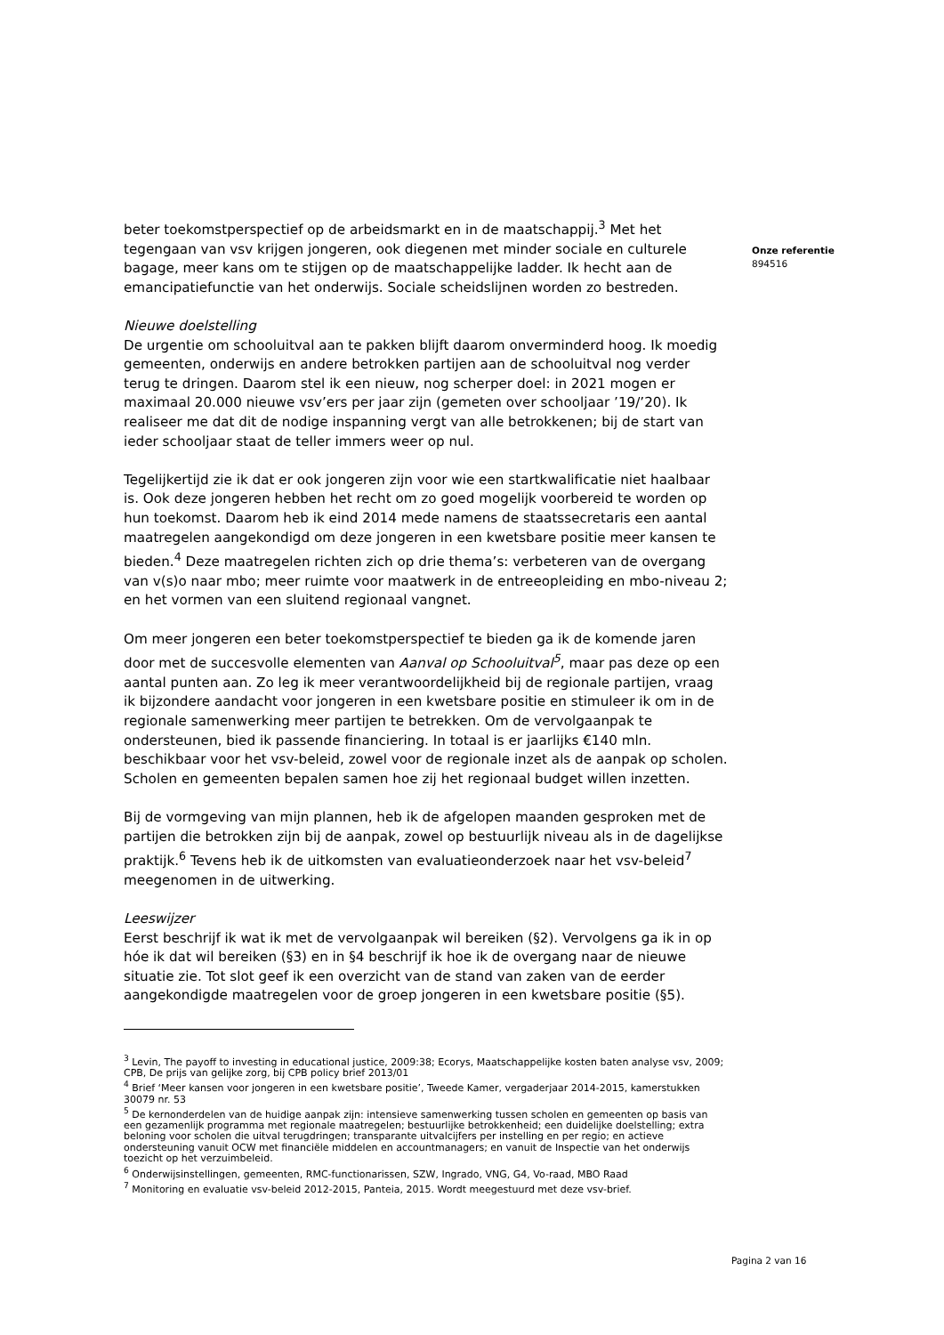beter toekomstperspectief op de arbeidsmarkt en in de maatschappij.<sup>3</sup> Met het tegengaan van vsv krijgen jongeren, ook diegenen met minder sociale en culturele bagage, meer kans om te stijgen op de maatschappelijke ladder. Ik hecht aan de emancipatiefunctie van het onderwijs. Sociale scheidslijnen worden zo bestreden.
Nieuwe doelstelling
De urgentie om schooluitval aan te pakken blijft daarom onverminderd hoog. Ik moedig gemeenten, onderwijs en andere betrokken partijen aan de schooluitval nog verder terug te dringen. Daarom stel ik een nieuw, nog scherper doel: in 2021 mogen er maximaal 20.000 nieuwe vsv’ers per jaar zijn (gemeten over schooljaar ’19/’20). Ik realiseer me dat dit de nodige inspanning vergt van alle betrokkenen; bij de start van ieder schooljaar staat de teller immers weer op nul.
Tegelijkertijd zie ik dat er ook jongeren zijn voor wie een startkwalificatie niet haalbaar is. Ook deze jongeren hebben het recht om zo goed mogelijk voorbereid te worden op hun toekomst. Daarom heb ik eind 2014 mede namens de staatssecretaris een aantal maatregelen aangekondigd om deze jongeren in een kwetsbare positie meer kansen te bieden.<sup>4</sup> Deze maatregelen richten zich op drie thema’s: verbeteren van de overgang van v(s)o naar mbo; meer ruimte voor maatwerk in de entreeopleiding en mbo-niveau 2; en het vormen van een sluitend regionaal vangnet.
Om meer jongeren een beter toekomstperspectief te bieden ga ik de komende jaren door met de succesvolle elementen van Aanval op Schooluitval<sup>5</sup>, maar pas deze op een aantal punten aan. Zo leg ik meer verantwoordelijkheid bij de regionale partijen, vraag ik bijzondere aandacht voor jongeren in een kwetsbare positie en stimuleer ik om in de regionale samenwerking meer partijen te betrekken. Om de vervolgaanpak te ondersteunen, bied ik passende financiering. In totaal is er jaarlijks €140 mln. beschikbaar voor het vsv-beleid, zowel voor de regionale inzet als de aanpak op scholen. Scholen en gemeenten bepalen samen hoe zij het regionaal budget willen inzetten.
Bij de vormgeving van mijn plannen, heb ik de afgelopen maanden gesproken met de partijen die betrokken zijn bij de aanpak, zowel op bestuurlijk niveau als in de dagelijkse praktijk.<sup>6</sup> Tevens heb ik de uitkomsten van evaluatieonderzoek naar het vsv-beleid<sup>7</sup> meegenomen in de uitwerking.
Leeswijzer
Eerst beschrijf ik wat ik met de vervolgaanpak wil bereiken (§2). Vervolgens ga ik in op hóe ik dat wil bereiken (§3) en in §4 beschrijf ik hoe ik de overgang naar de nieuwe situatie zie. Tot slot geef ik een overzicht van de stand van zaken van de eerder aangekondigde maatregelen voor de groep jongeren in een kwetsbare positie (§5).
<sup>3</sup> Levin, The payoff to investing in educational justice, 2009:38; Ecorys, Maatschappelijke kosten baten analyse vsv, 2009; CPB, De prijs van gelijke zorg, bij CPB policy brief 2013/01
<sup>4</sup> Brief ‘Meer kansen voor jongeren in een kwetsbare positie’, Tweede Kamer, vergaderjaar 2014-2015, kamerstukken 30079 nr. 53
<sup>5</sup> De kernonderdelen van de huidige aanpak zijn: intensieve samenwerking tussen scholen en gemeenten op basis van een gezamenlijk programma met regionale maatregelen; bestuurlijke betrokkenheid; een duidelijke doelstelling; extra beloning voor scholen die uitval terugdringen; transparante uitvalcijfers per instelling en per regio; en actieve ondersteuning vanuit OCW met financiële middelen en accountmanagers; en vanuit de Inspectie van het onderwijs toezicht op het verzuimbeleid.
<sup>6</sup> Onderwijsinstellingen, gemeenten, RMC-functionarissen, SZW, Ingrado, VNG, G4, Vo-raad, MBO Raad
<sup>7</sup> Monitoring en evaluatie vsv-beleid 2012-2015, Panteia, 2015. Wordt meegestuurd met deze vsv-brief.
Onze referentie
894516
Pagina 2 van 16